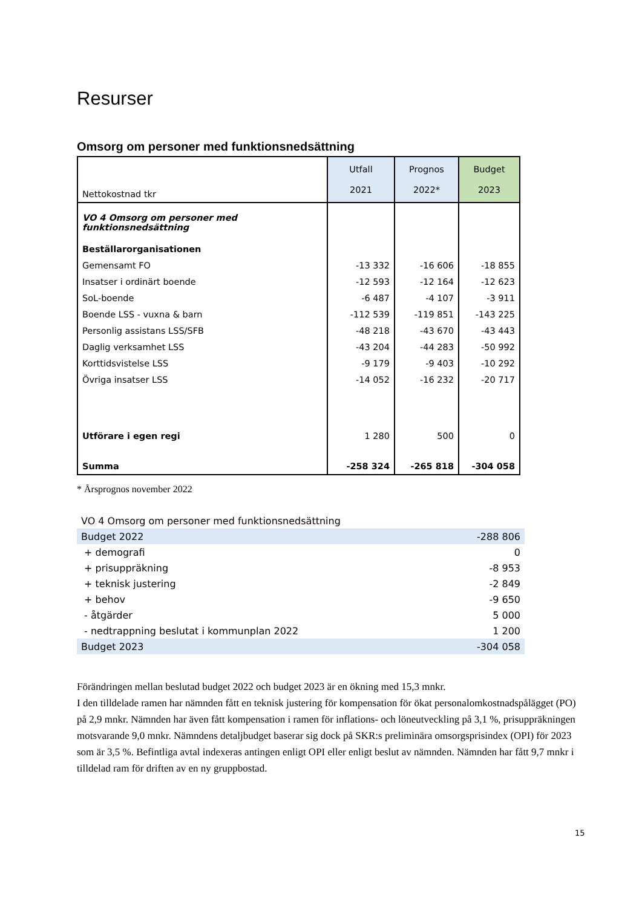Resurser
Omsorg om personer med funktionsnedsättning
| Nettokostnad tkr | Utfall 2021 | Prognos 2022* | Budget 2023 |
| --- | --- | --- | --- |
| VO 4 Omsorg om personer med funktionsnedsättning | | | |
| Beställarorganisationen | | | |
| Gemensamt FO | -13 332 | -16 606 | -18 855 |
| Insatser i ordinärt boende | -12 593 | -12 164 | -12 623 |
| SoL-boende | -6 487 | -4 107 | -3 911 |
| Boende LSS - vuxna & barn | -112 539 | -119 851 | -143 225 |
| Personlig assistans LSS/SFB | -48 218 | -43 670 | -43 443 |
| Daglig verksamhet LSS | -43 204 | -44 283 | -50 992 |
| Korttidsvistelse LSS | -9 179 | -9 403 | -10 292 |
| Övriga insatser LSS | -14 052 | -16 232 | -20 717 |
| Utförare i egen regi | 1 280 | 500 | 0 |
| Summa | -258 324 | -265 818 | -304 058 |
* Årsprognos november 2022
| VO 4 Omsorg om personer med funktionsnedsättning | |
| Budget 2022 | -288 806 |
| + demografi | 0 |
| + prisuppräkning | -8 953 |
| + teknisk justering | -2 849 |
| + behov | -9 650 |
| - åtgärder | 5 000 |
| - nedtrappning beslutat i kommunplan 2022 | 1 200 |
| Budget 2023 | -304 058 |
Förändringen mellan beslutad budget 2022 och budget 2023 är en ökning med 15,3 mnkr.
I den tilldelade ramen har nämnden fått en teknisk justering för kompensation för ökat personalomkostnadspålägget (PO) på 2,9 mnkr. Nämnden har även fått kompensation i ramen för inflations- och löneutveckling på 3,1 %, prisuppräkningen motsvarande 9,0 mnkr. Nämndens detaljbudget baserar sig dock på SKR:s preliminära omsorgsprisindex (OPI) för 2023 som är 3,5 %. Befintliga avtal indexeras antingen enligt OPI eller enligt beslut av nämnden. Nämnden har fått 9,7 mnkr i tilldelad ram för driften av en ny gruppbostad.
15